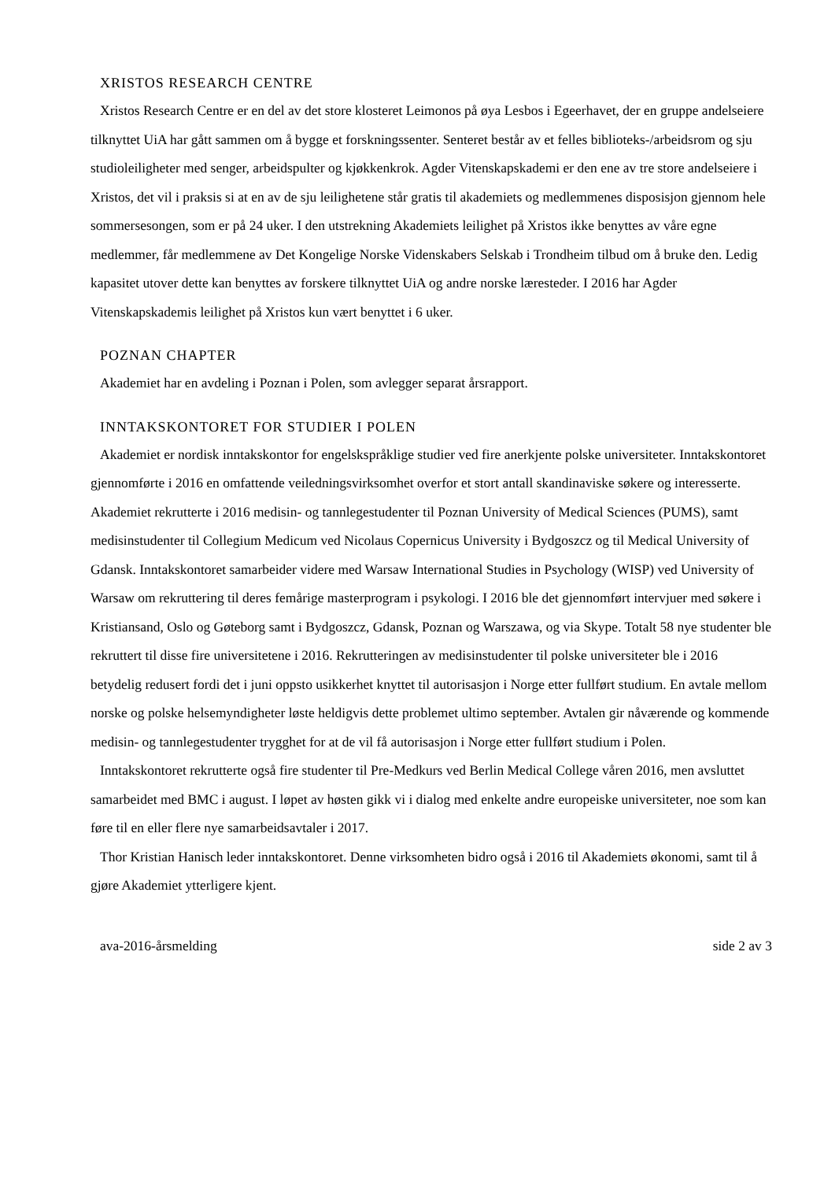XRISTOS RESEARCH CENTRE
Xristos Research Centre er en del av det store klosteret Leimonos på øya Lesbos i Egeerhavet, der en gruppe andelseiere tilknyttet UiA har gått sammen om å bygge et forskningssenter. Senteret består av et felles biblioteks-/arbeidsrom og sju studioleiligheter med senger, arbeidspulter og kjøkkenkrok. Agder Vitenskapskademi er den ene av tre store andelseiere i Xristos, det vil i praksis si at en av de sju leilighetene står gratis til akademiets og medlemmenes disposisjon gjennom hele sommersesongen, som er på 24 uker. I den utstrekning Akademiets leilighet på Xristos ikke benyttes av våre egne medlemmer, får medlemmene av Det Kongelige Norske Videnskabers Selskab i Trondheim tilbud om å bruke den. Ledig kapasitet utover dette kan benyttes av forskere tilknyttet UiA og andre norske læresteder. I 2016 har Agder Vitenskapskademis leilighet på Xristos kun vært benyttet i 6 uker.
POZNAN CHAPTER
Akademiet har en avdeling i Poznan i Polen, som avlegger separat årsrapport.
INNTAKSKONTORET FOR STUDIER I POLEN
Akademiet er nordisk inntakskontor for engelskspråklige studier ved fire anerkjente polske universiteter. Inntakskontoret gjennomførte i 2016 en omfattende veiledningsvirksomhet overfor et stort antall skandinaviske søkere og interesserte. Akademiet rekrutterte i 2016 medisin- og tannlegestudenter til Poznan University of Medical Sciences (PUMS), samt medisinstudenter til Collegium Medicum ved Nicolaus Copernicus University i Bydgoszcz og til Medical University of Gdansk. Inntakskontoret samarbeider videre med Warsaw International Studies in Psychology (WISP) ved University of Warsaw om rekruttering til deres femårige masterprogram i psykologi. I 2016 ble det gjennomført intervjuer med søkere i Kristiansand, Oslo og Gøteborg samt i Bydgoszcz, Gdansk, Poznan og Warszawa, og via Skype. Totalt 58 nye studenter ble rekruttert til disse fire universitetene i 2016. Rekrutteringen av medisinstudenter til polske universiteter ble i 2016 betydelig redusert fordi det i juni oppsto usikkerhet knyttet til autorisasjon i Norge etter fullført studium. En avtale mellom norske og polske helsemyndigheter løste heldigvis dette problemet ultimo september. Avtalen gir nåværende og kommende medisin- og tannlegestudenter trygghet for at de vil få autorisasjon i Norge etter fullført studium i Polen.
Inntakskontoret rekrutterte også fire studenter til Pre-Medkurs ved Berlin Medical College våren 2016, men avsluttet samarbeidet med BMC i august. I løpet av høsten gikk vi i dialog med enkelte andre europeiske universiteter, noe som kan føre til en eller flere nye samarbeidsavtaler i 2017.
Thor Kristian Hanisch leder inntakskontoret. Denne virksomheten bidro også i 2016 til Akademiets økonomi, samt til å gjøre Akademiet ytterligere kjent.
ava-2016-årsmelding side 2 av 3